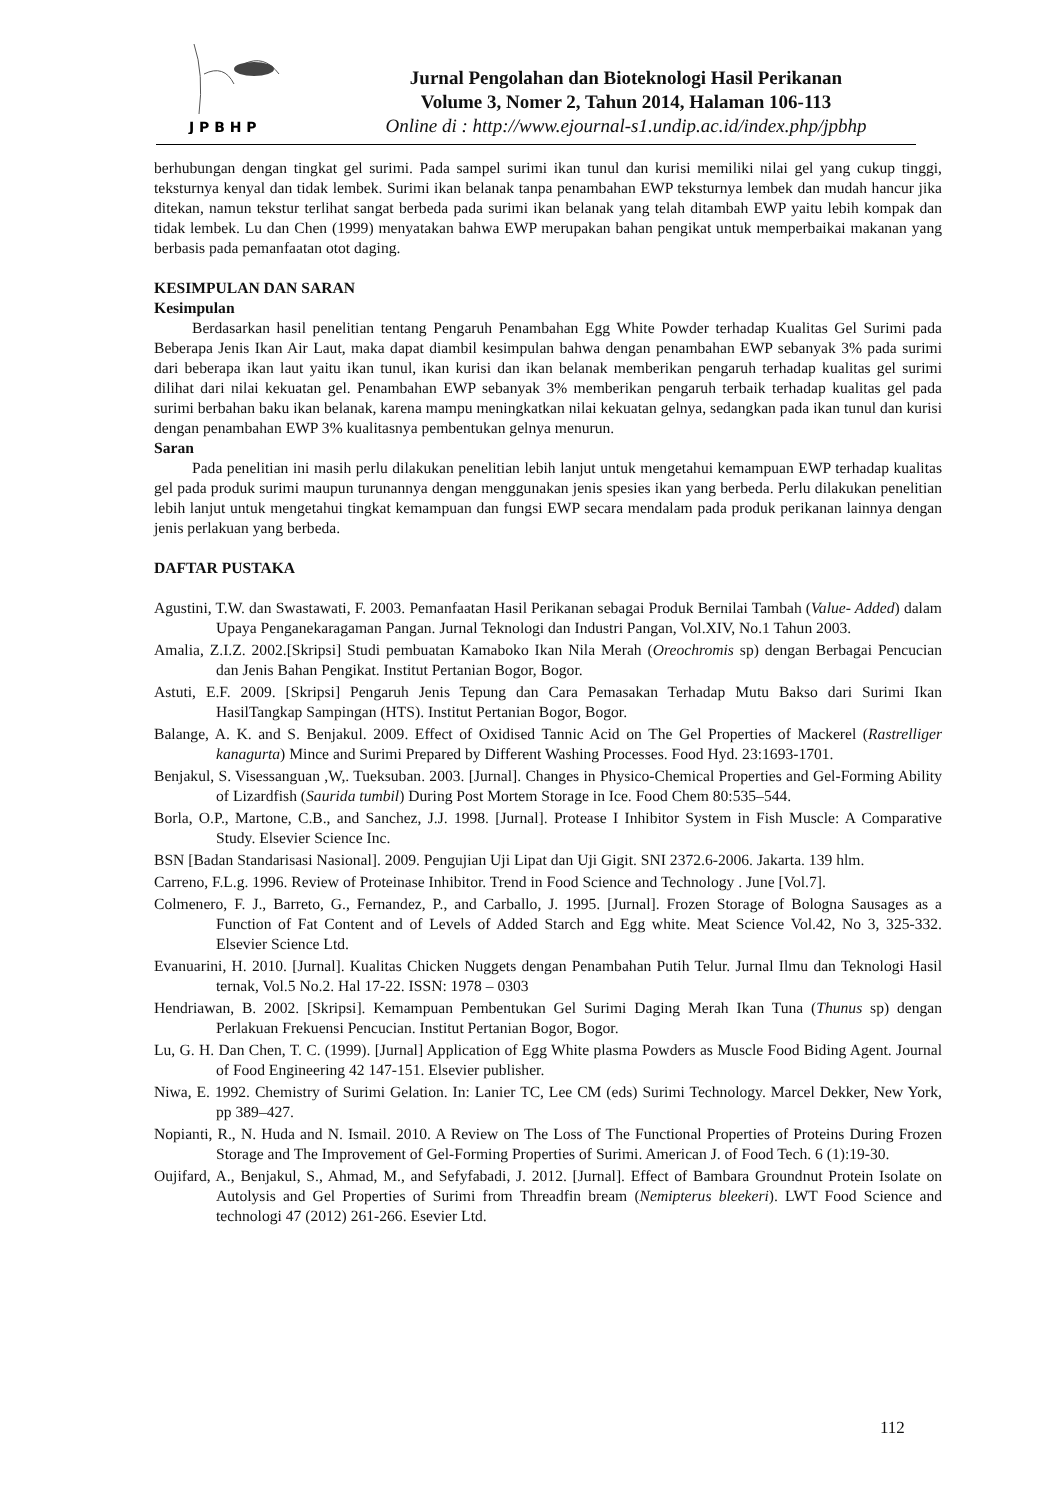J P B H P
Jurnal Pengolahan dan Bioteknologi Hasil Perikanan
Volume 3, Nomer 2, Tahun 2014, Halaman 106-113
Online di : http://www.ejournal-s1.undip.ac.id/index.php/jpbhp
berhubungan dengan tingkat gel surimi. Pada sampel surimi ikan tunul dan kurisi memiliki nilai gel yang cukup tinggi, teksturnya kenyal dan tidak lembek. Surimi ikan belanak tanpa penambahan EWP teksturnya lembek dan mudah hancur jika ditekan, namun tekstur terlihat sangat berbeda pada surimi ikan belanak yang telah ditambah EWP yaitu lebih kompak dan tidak lembek. Lu dan Chen (1999) menyatakan bahwa EWP merupakan bahan pengikat untuk memperbaikai makanan yang berbasis pada pemanfaatan otot daging.
KESIMPULAN DAN SARAN
Kesimpulan
Berdasarkan hasil penelitian tentang Pengaruh Penambahan Egg White Powder terhadap Kualitas Gel Surimi pada Beberapa Jenis Ikan Air Laut, maka dapat diambil kesimpulan bahwa dengan penambahan EWP sebanyak 3% pada surimi dari beberapa ikan laut yaitu ikan tunul, ikan kurisi dan ikan belanak memberikan pengaruh terhadap kualitas gel surimi dilihat dari nilai kekuatan gel. Penambahan EWP sebanyak 3% memberikan pengaruh terbaik terhadap kualitas gel pada surimi berbahan baku ikan belanak, karena mampu meningkatkan nilai kekuatan gelnya, sedangkan pada ikan tunul dan kurisi dengan penambahan EWP 3% kualitasnya pembentukan gelnya menurun.
Saran
Pada penelitian ini masih perlu dilakukan penelitian lebih lanjut untuk mengetahui kemampuan EWP terhadap kualitas gel pada produk surimi maupun turunannya dengan menggunakan jenis spesies ikan yang berbeda. Perlu dilakukan penelitian lebih lanjut untuk mengetahui tingkat kemampuan dan fungsi EWP secara mendalam pada produk perikanan lainnya dengan jenis perlakuan yang berbeda.
DAFTAR PUSTAKA
Agustini, T.W. dan Swastawati, F. 2003. Pemanfaatan Hasil Perikanan sebagai Produk Bernilai Tambah (Value- Added) dalam Upaya Penganekaragaman Pangan. Jurnal Teknologi dan Industri Pangan, Vol.XIV, No.1 Tahun 2003.
Amalia, Z.I.Z. 2002.[Skripsi] Studi pembuatan Kamaboko Ikan Nila Merah (Oreochromis sp) dengan Berbagai Pencucian dan Jenis Bahan Pengikat. Institut Pertanian Bogor, Bogor.
Astuti, E.F. 2009. [Skripsi] Pengaruh Jenis Tepung dan Cara Pemasakan Terhadap Mutu Bakso dari Surimi Ikan HasilTangkap Sampingan (HTS). Institut Pertanian Bogor, Bogor.
Balange, A. K. and S. Benjakul. 2009. Effect of Oxidised Tannic Acid on The Gel Properties of Mackerel (Rastrelliger kanagurta) Mince and Surimi Prepared by Different Washing Processes. Food Hyd. 23:1693-1701.
Benjakul, S. Visessanguan ,W,. Tueksuban. 2003. [Jurnal]. Changes in Physico-Chemical Properties and Gel-Forming Ability of Lizardfish (Saurida tumbil) During Post Mortem Storage in Ice. Food Chem 80:535–544.
Borla, O.P., Martone, C.B., and Sanchez, J.J. 1998. [Jurnal]. Protease I Inhibitor System in Fish Muscle: A Comparative Study. Elsevier Science Inc.
BSN [Badan Standarisasi Nasional]. 2009. Pengujian Uji Lipat dan Uji Gigit. SNI 2372.6-2006. Jakarta. 139 hlm.
Carreno, F.L.g. 1996. Review of Proteinase Inhibitor. Trend in Food Science and Technology . June [Vol.7].
Colmenero, F. J., Barreto, G., Fernandez, P., and Carballo, J. 1995. [Jurnal]. Frozen Storage of Bologna Sausages as a Function of Fat Content and of Levels of Added Starch and Egg white. Meat Science Vol.42, No 3, 325-332. Elsevier Science Ltd.
Evanuarini, H. 2010. [Jurnal]. Kualitas Chicken Nuggets dengan Penambahan Putih Telur. Jurnal Ilmu dan Teknologi Hasil ternak, Vol.5 No.2. Hal 17-22. ISSN: 1978 – 0303
Hendriawan, B. 2002. [Skripsi]. Kemampuan Pembentukan Gel Surimi Daging Merah Ikan Tuna (Thunus sp) dengan Perlakuan Frekuensi Pencucian. Institut Pertanian Bogor, Bogor.
Lu, G. H. Dan Chen, T. C. (1999). [Jurnal] Application of Egg White plasma Powders as Muscle Food Biding Agent. Journal of Food Engineering 42 147-151. Elsevier publisher.
Niwa, E. 1992. Chemistry of Surimi Gelation. In: Lanier TC, Lee CM (eds) Surimi Technology. Marcel Dekker, New York, pp 389–427.
Nopianti, R., N. Huda and N. Ismail. 2010. A Review on The Loss of The Functional Properties of Proteins During Frozen Storage and The Improvement of Gel-Forming Properties of Surimi. American J. of Food Tech. 6 (1):19-30.
Oujifard, A., Benjakul, S., Ahmad, M., and Sefyfabadi, J. 2012. [Jurnal]. Effect of Bambara Groundnut Protein Isolate on Autolysis and Gel Properties of Surimi from Threadfin bream (Nemipterus bleekeri). LWT Food Science and technologi 47 (2012) 261-266. Esevier Ltd.
112